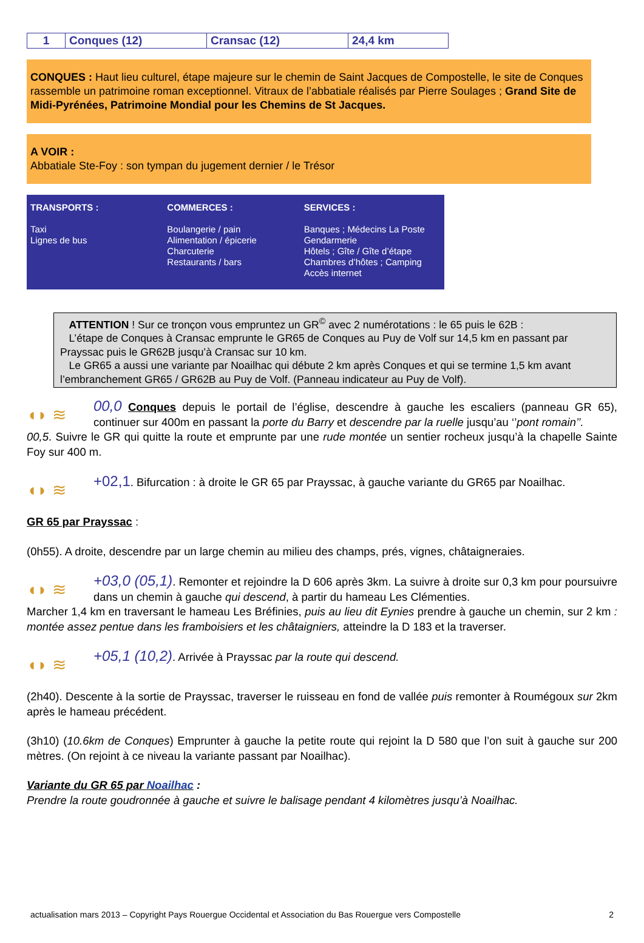| 1 | Conques (12) | Cransac (12) | 24,4 km |
CONQUES : Haut lieu culturel, étape majeure sur le chemin de Saint Jacques de Compostelle, le site de Conques rassemble un patrimoine roman exceptionnel. Vitraux de l’abbatiale réalisés par Pierre Soulages ; Grand Site de Midi-Pyrénées, Patrimoine Mondial pour les Chemins de St Jacques.
A VOIR :
Abbatiale Ste-Foy : son tympan du jugement dernier / le Trésor
TRANSPORTS :
Taxi
Lignes de bus
COMMERCES :
Boulangerie / pain
Alimentation / épicerie
Charcuterie
Restaurants / bars
SERVICES :
Banques ; Médecins La Poste
Gendarmerie
Hôtels ; Gîte / Gîte d’étape
Chambres d’hôtes ; Camping
Accès internet
ATTENTION ! Sur ce tronçon vous empruntez un GR<sup>©</sup> avec 2 numérotations : le 65 puis le 62B :
L’étape de Conques à Cransac emprunte le GR65 de Conques au Puy de Volf sur 14,5 km en passant par Prayssac puis le GR62B jusqu’à Cransac sur 10 km.
Le GR65 a aussi une variante par Noailhac qui débute 2 km après Conques et qui se termine 1,5 km avant l’embranchement GR65 / GR62B au Puy de Volf. (Panneau indicateur au Puy de Volf).
◖◗ ≋
00,0 Conques depuis le portail de l’église, descendre à gauche les escaliers (panneau GR 65), continuer sur 400m en passant la porte du Barry et descendre par la ruelle jusqu’au ‘’pont romain’’.
00,5. Suivre le GR qui quitte la route et emprunte par une rude montée un sentier rocheux jusqu’à la chapelle Sainte Foy sur 400 m.
◖◗ ≋
+02,1. Bifurcation : à droite le GR 65 par Prayssac, à gauche variante du GR65 par Noailhac.
GR 65 par Prayssac :
(0h55). A droite, descendre par un large chemin au milieu des champs, prés, vignes, châtaigneraies.
◖◗ ≋
+03,0 (05,1). Remonter et rejoindre la D 606 après 3km. La suivre à droite sur 0,3 km pour poursuivre dans un chemin à gauche qui descend, à partir du hameau Les Clémenties.
Marcher 1,4 km en traversant le hameau Les Bréfinies, puis au lieu dit Eynies prendre à gauche un chemin, sur 2 km : montée assez pentue dans les framboisiers et les châtaigniers, atteindre la D 183 et la traverser.
◖◗ ≋
+05,1 (10,2). Arrivée à Prayssac par la route qui descend.
(2h40). Descente à la sortie de Prayssac, traverser le ruisseau en fond de vallée puis remonter à Roumégoux sur 2km après le hameau précédent.
(3h10) (10.6km de Conques) Emprunter à gauche la petite route qui rejoint la D 580 que l’on suit à gauche sur 200 mètres. (On rejoint à ce niveau la variante passant par Noailhac).
Variante du GR 65 par Noailhac :
Prendre la route goudronnée à gauche et suivre le balisage pendant 4 kilomètres jusqu’à Noailhac.
actualisation mars 2013 – Copyright Pays Rouergue Occidental et Association du Bas Rouergue vers Compostelle 2